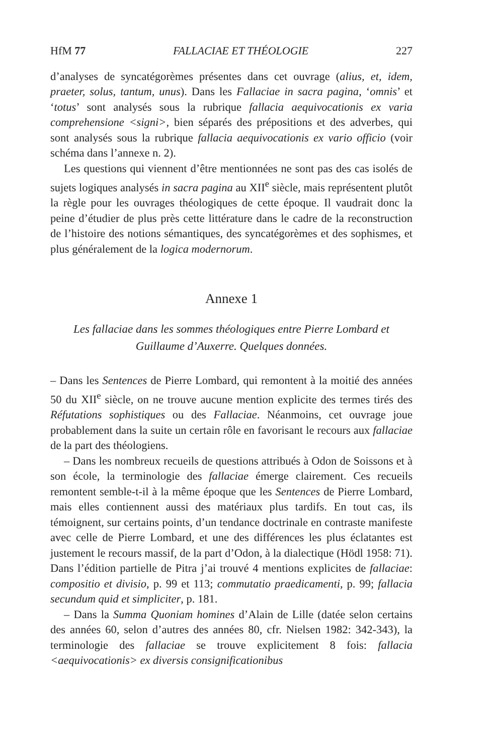HfM 77 FALLACIAE ET THÉOLOGIE 227
d’analyses de syncatégorèmes présentes dans cet ouvrage (alius, et, idem, praeter, solus, tantum, unus). Dans les Fallaciae in sacra pagina, ‘omnis’ et ‘totus’ sont analysés sous la rubrique fallacia aequivocationis ex varia comprehensione <signi>, bien séparés des prépositions et des adverbes, qui sont analysés sous la rubrique fallacia aequivocationis ex vario officio (voir schéma dans l’annexe n. 2).
Les questions qui viennent d’être mentionnées ne sont pas des cas isolés de sujets logiques analysés in sacra pagina au XII<sup>e</sup> siècle, mais représentent plutôt la règle pour les ouvrages théologiques de cette époque. Il vaudrait donc la peine d’étudier de plus près cette littérature dans le cadre de la reconstruction de l’histoire des notions sémantiques, des syncatégorèmes et des sophismes, et plus généralement de la logica modernorum.
Annexe 1
Les fallaciae dans les sommes théologiques entre Pierre Lombard et Guillaume d’Auxerre. Quelques données.
– Dans les Sentences de Pierre Lombard, qui remontent à la moitié des années 50 du XII<sup>e</sup> siècle, on ne trouve aucune mention explicite des termes tirés des Réfutations sophistiques ou des Fallaciae. Néanmoins, cet ouvrage joue probablement dans la suite un certain rôle en favorisant le recours aux fallaciae de la part des théologiens.
– Dans les nombreux recueils de questions attribués à Odon de Soissons et à son école, la terminologie des fallaciae émerge clairement. Ces recueils remontent semble-t-il à la même époque que les Sentences de Pierre Lombard, mais elles contiennent aussi des matériaux plus tardifs. En tout cas, ils témoignent, sur certains points, d’un tendance doctrinale en contraste manifeste avec celle de Pierre Lombard, et une des différences les plus éclatantes est justement le recours massif, de la part d’Odon, à la dialectique (Hödl 1958: 71). Dans l’édition partielle de Pitra j’ai trouvé 4 mentions explicites de fallaciae: compositio et divisio, p. 99 et 113; commutatio praedicamenti, p. 99; fallacia secundum quid et simpliciter, p. 181.
– Dans la Summa Quoniam homines d’Alain de Lille (datée selon certains des années 60, selon d’autres des années 80, cfr. Nielsen 1982: 342-343), la terminologie des fallaciae se trouve explicitement 8 fois: fallacia <aequivocationis> ex diversis consignificationibus